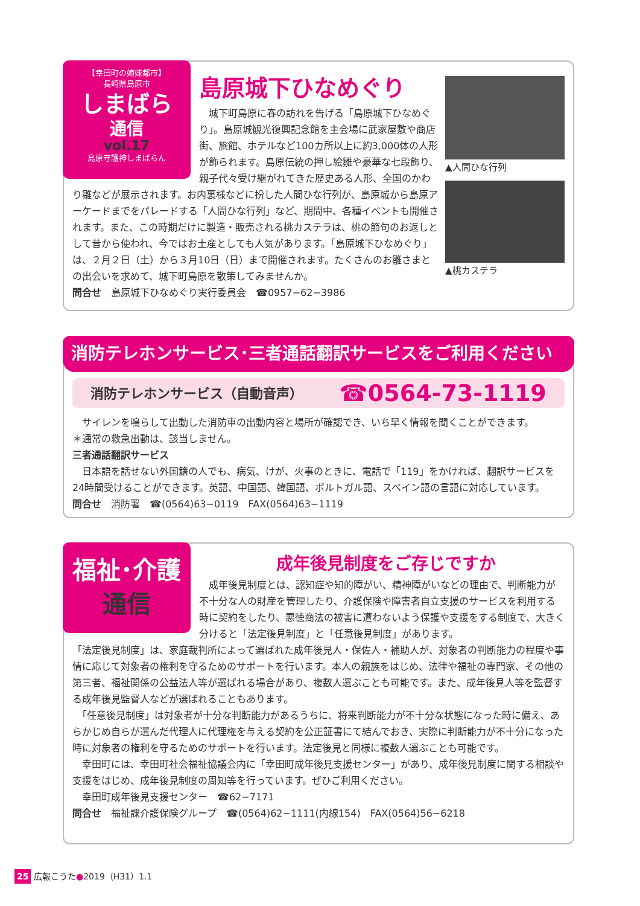【幸田町の姉妹都市】
長崎県島原市
しまばら
通信
vol.17
島原守護神しまばらん
▲人間ひな行列
▲桃カステラ
島原城下ひなめぐり
　城下町島原に春の訪れを告げる「島原城下ひなめぐり」。島原城観光復興記念館を主会場に武家屋敷や商店街、旅館、ホテルなど100カ所以上に約3,000体の人形が飾られます。島原伝統の押し絵雛や豪華な七段飾り、親子代々受け継がれてきた歴史ある人形、全国のかわり雛などが展示されます。お内裏様などに扮した人間ひな行列が、島原城から島原アーケードまでをパレードする「人間ひな行列」など、期間中、各種イベントも開催されます。また、この時期だけに製造・販売される桃カステラは、桃の節句のお返しとして昔から使われ、今ではお土産としても人気があります。「島原城下ひなめぐり」は、２月２日（土）から３月10日（日）まで開催されます。たくさんのお雛さまとの出会いを求めて、城下町島原を散策してみませんか。
問合せ　島原城下ひなめぐり実行委員会　☎0957−62−3986
消防テレホンサービス･三者通話翻訳サービスをご利用ください
消防テレホンサービス（自動音声） ☎0564-73-1119
　サイレンを鳴らして出動した消防車の出動内容と場所が確認でき、いち早く情報を聞くことができます。
＊通常の救急出動は、該当しません。
三者通話翻訳サービス
　日本語を話せない外国籍の人でも、病気、けが、火事のときに、電話で「119」をかければ、翻訳サービスを24時間受けることができます。英語、中国語、韓国語、ポルトガル語、スペイン語の言語に対応しています。
問合せ　消防署　☎(0564)63−0119　FAX(0564)63−1119
福祉･介護
通信
成年後見制度をご存じですか
　成年後見制度とは、認知症や知的障がい、精神障がいなどの理由で、判断能力が不十分な人の財産を管理したり、介護保険や障害者自立支援のサービスを利用する時に契約をしたり、悪徳商法の被害に遭わないよう保護や支援をする制度で、大きく分けると「法定後見制度」と「任意後見制度」があります。
「法定後見制度」は、家庭裁判所によって選ばれた成年後見人・保佐人・補助人が、対象者の判断能力の程度や事情に応じて対象者の権利を守るためのサポートを行います。本人の親族をはじめ、法律や福祉の専門家、その他の第三者、福祉関係の公益法人等が選ばれる場合があり、複数人選ぶことも可能です。また、成年後見人等を監督する成年後見監督人などが選ばれることもあります。
　「任意後見制度」は対象者が十分な判断能力があるうちに、将来判断能力が不十分な状態になった時に備え、あらかじめ自らが選んだ代理人に代理権を与える契約を公正証書にて結んでおき、実際に判断能力が不十分になった時に対象者の権利を守るためのサポートを行います。法定後見と同様に複数人選ぶことも可能です。
　幸田町には、幸田町社会福祉協議会内に「幸田町成年後見支援センター」があり、成年後見制度に関する相談や支援をはじめ、成年後見制度の周知等を行っています。ぜひご利用ください。
　幸田町成年後見支援センター　☎62−7171
問合せ　福祉課介護保険グループ　☎(0564)62−1111(内線154)　FAX(0564)56−6218
25 広報こうた●2019（H31）1.1